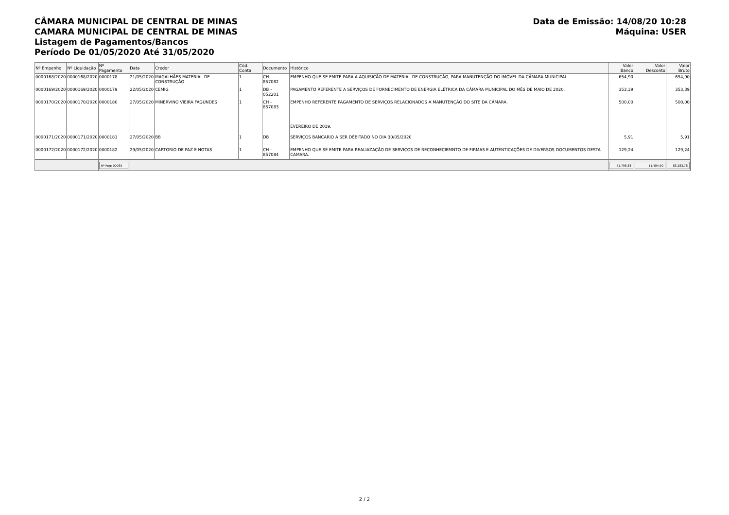CÂMARA MUNICIPAL DE CENTRAL DE MINAS
CAMARA MUNICIPAL DE CENTRAL DE MINAS
Listagem de Pagamentos/Bancos
Período De 01/05/2020 Até 31/05/2020
Data de Emissão: 14/08/20 10:28
Máquina: USER
| Nº Empenho | Nº Liquidação | Nº Pagamento | Data | Credor | Cód. Conta | Documento | Histórico | Valor Banco | Valor Desconto | Valor Bruto |
| --- | --- | --- | --- | --- | --- | --- | --- | --- | --- | --- |
| 0000168/2020 | 0000168/2020 | 0000178 | 21/05/2020 | MAGALHÃES MATERIAL DE CONSTRUÇÃO | 1 | CH - 857082 | EMPENHO QUE SE EMITE PARA A AQUISIÇÃO DE MATERIAL DE CONSTRUÇÃO, PARA MANUTENÇÃO DO IMÓVEL DA CÂMARA MUNICIPAL. | 654,90 | | 654,90 |
| 0000169/2020 | 0000169/2020 | 0000179 | 22/05/2020 | CEMIG | 1 | DB - 052201 | PAGAMENTO REFERENTE A SERVIÇOS DE FORNECIMENTO DE ENERGIA ELÉTRICA DA CÂMARA MUNICIPAL DO MÊS DE MAIO DE 2020. | 353,39 | | 353,39 |
| 0000170/2020 | 0000170/2020 | 0000180 | 27/05/2020 | MINERVINO VIEIRA FAGUNDES | 1 | CH - 857083 | EMPENHO REFERENTE PAGAMENTO DE SERVIÇOS RELACIONADOS A MANUTENÇÃO DO SITE DA CÂMARA. EVEREIRO DE 2019. | 500,00 | | 500,00 |
| 0000171/2020 | 0000171/2020 | 0000181 | 27/05/2020 | BB | 1 | DB | SERVIÇOS BANCARIO A SER DÉBITADO NO DIA 30/05/2020 | 5,91 | | 5,91 |
| 0000172/2020 | 0000172/2020 | 0000182 | 29/05/2020 | CARTORIO DE PAZ E NOTAS | 1 | CH - 857084 | EMPENHO QUE SE EMITE PARA REALIAZAÇÃO DE SERVIÇOS DE RECONHECIEMNTO DE FIRMAS E AUTENTICAÇÕES DE DIVERSOS DOCUMENTOS DESTA CAMARA. | 129,24 | | 129,24 |
| | | Nº Reg: 00035 | | | | | | 71.798,88 | 11.484,90 | 83.283,78 |
2 / 2